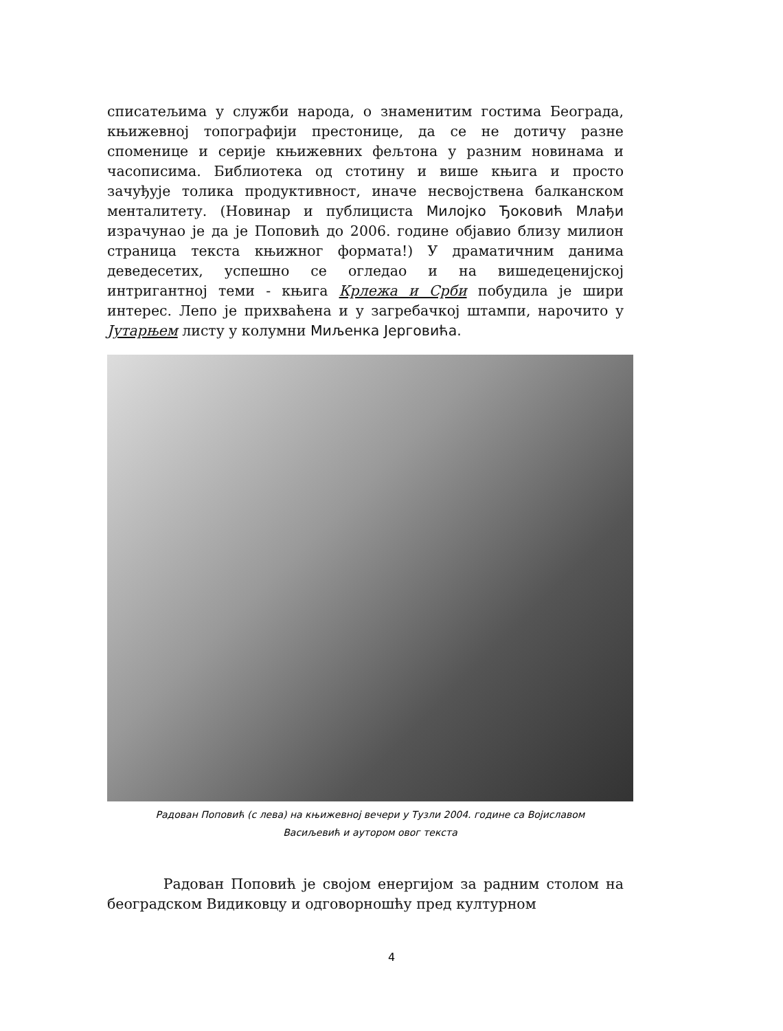списатељима у служби народа, о знаменитим гостима Београда, књижевној топографији престонице, да се не дотичу разне споменице и серије књижевних фељтона у разним новинама и часописима. Библиотека од стотину и више књига и просто зачуђује толика продуктивност, иначе несвојствена балканском менталитету. (Новинар и публициста Милојко Ђоковић Млађи израчунао је да је Поповић до 2006. године објавио близу милион страница текста књижног формата!) У драматичним данима деведесетих, успешно се огледао и на вишедеценијској интригантној теми - књига Крлежа и Срби побудила је шири интерес. Лепо је прихваћена и у загребачкој штампи, нарочито у Јутарњем листу у колумни Миљенка Јерговића.
Радован Поповић (с лева) на књижевној вечери у Тузли 2004. године са Војиславом
Васиљевић и аутором овог текста
Радован Поповић је својом енергијом за радним столом на београдском Видиковцу и одговорношћу пред културном
4